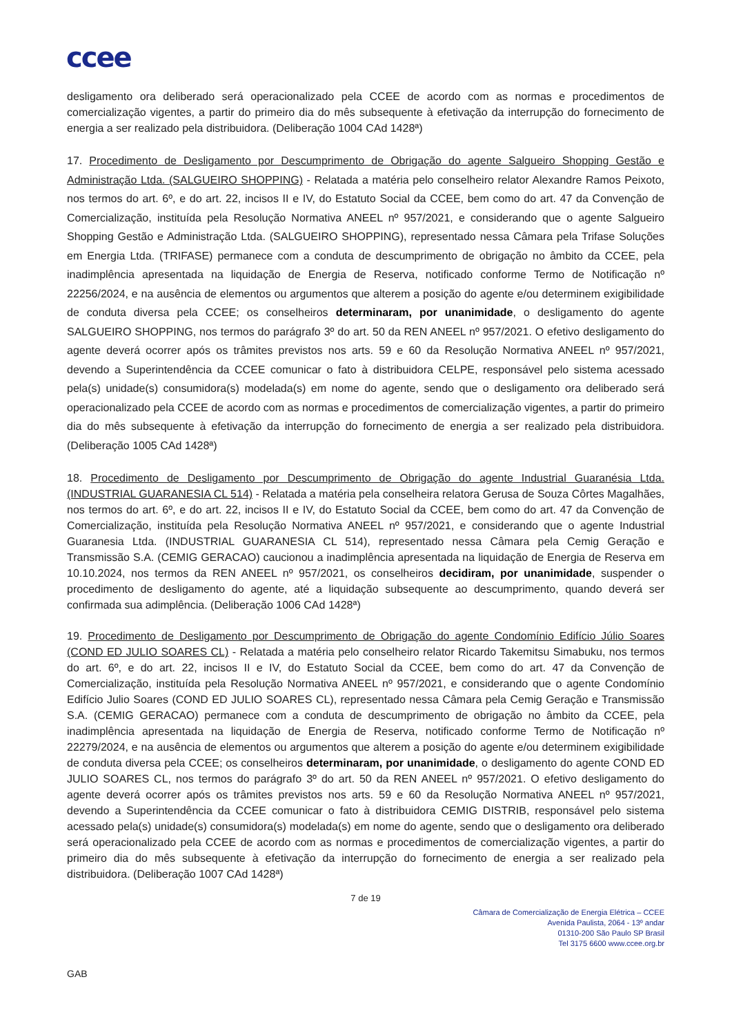ccee
desligamento ora deliberado será operacionalizado pela CCEE de acordo com as normas e procedimentos de comercialização vigentes, a partir do primeiro dia do mês subsequente à efetivação da interrupção do fornecimento de energia a ser realizado pela distribuidora. (Deliberação 1004 CAd 1428ª)
17. Procedimento de Desligamento por Descumprimento de Obrigação do agente Salgueiro Shopping Gestão e Administração Ltda. (SALGUEIRO SHOPPING) - Relatada a matéria pelo conselheiro relator Alexandre Ramos Peixoto, nos termos do art. 6º, e do art. 22, incisos II e IV, do Estatuto Social da CCEE, bem como do art. 47 da Convenção de Comercialização, instituída pela Resolução Normativa ANEEL nº 957/2021, e considerando que o agente Salgueiro Shopping Gestão e Administração Ltda. (SALGUEIRO SHOPPING), representado nessa Câmara pela Trifase Soluções em Energia Ltda. (TRIFASE) permanece com a conduta de descumprimento de obrigação no âmbito da CCEE, pela inadimplência apresentada na liquidação de Energia de Reserva, notificado conforme Termo de Notificação nº 22256/2024, e na ausência de elementos ou argumentos que alterem a posição do agente e/ou determinem exigibilidade de conduta diversa pela CCEE; os conselheiros determinaram, por unanimidade, o desligamento do agente SALGUEIRO SHOPPING, nos termos do parágrafo 3º do art. 50 da REN ANEEL nº 957/2021. O efetivo desligamento do agente deverá ocorrer após os trâmites previstos nos arts. 59 e 60 da Resolução Normativa ANEEL nº 957/2021, devendo a Superintendência da CCEE comunicar o fato à distribuidora CELPE, responsável pelo sistema acessado pela(s) unidade(s) consumidora(s) modelada(s) em nome do agente, sendo que o desligamento ora deliberado será operacionalizado pela CCEE de acordo com as normas e procedimentos de comercialização vigentes, a partir do primeiro dia do mês subsequente à efetivação da interrupção do fornecimento de energia a ser realizado pela distribuidora. (Deliberação 1005 CAd 1428ª)
18. Procedimento de Desligamento por Descumprimento de Obrigação do agente Industrial Guaranésia Ltda. (INDUSTRIAL GUARANESIA CL 514) - Relatada a matéria pela conselheira relatora Gerusa de Souza Côrtes Magalhães, nos termos do art. 6º, e do art. 22, incisos II e IV, do Estatuto Social da CCEE, bem como do art. 47 da Convenção de Comercialização, instituída pela Resolução Normativa ANEEL nº 957/2021, e considerando que o agente Industrial Guaranesia Ltda. (INDUSTRIAL GUARANESIA CL 514), representado nessa Câmara pela Cemig Geração e Transmissão S.A. (CEMIG GERACAO) caucionou a inadimplência apresentada na liquidação de Energia de Reserva em 10.10.2024, nos termos da REN ANEEL nº 957/2021, os conselheiros decidiram, por unanimidade, suspender o procedimento de desligamento do agente, até a liquidação subsequente ao descumprimento, quando deverá ser confirmada sua adimplência. (Deliberação 1006 CAd 1428ª)
19. Procedimento de Desligamento por Descumprimento de Obrigação do agente Condomínio Edifício Júlio Soares (COND ED JULIO SOARES CL) - Relatada a matéria pelo conselheiro relator Ricardo Takemitsu Simabuku, nos termos do art. 6º, e do art. 22, incisos II e IV, do Estatuto Social da CCEE, bem como do art. 47 da Convenção de Comercialização, instituída pela Resolução Normativa ANEEL nº 957/2021, e considerando que o agente Condomínio Edifício Julio Soares (COND ED JULIO SOARES CL), representado nessa Câmara pela Cemig Geração e Transmissão S.A. (CEMIG GERACAO) permanece com a conduta de descumprimento de obrigação no âmbito da CCEE, pela inadimplência apresentada na liquidação de Energia de Reserva, notificado conforme Termo de Notificação nº 22279/2024, e na ausência de elementos ou argumentos que alterem a posição do agente e/ou determinem exigibilidade de conduta diversa pela CCEE; os conselheiros determinaram, por unanimidade, o desligamento do agente COND ED JULIO SOARES CL, nos termos do parágrafo 3º do art. 50 da REN ANEEL nº 957/2021. O efetivo desligamento do agente deverá ocorrer após os trâmites previstos nos arts. 59 e 60 da Resolução Normativa ANEEL nº 957/2021, devendo a Superintendência da CCEE comunicar o fato à distribuidora CEMIG DISTRIB, responsável pelo sistema acessado pela(s) unidade(s) consumidora(s) modelada(s) em nome do agente, sendo que o desligamento ora deliberado será operacionalizado pela CCEE de acordo com as normas e procedimentos de comercialização vigentes, a partir do primeiro dia do mês subsequente à efetivação da interrupção do fornecimento de energia a ser realizado pela distribuidora. (Deliberação 1007 CAd 1428ª)
7 de 19
Câmara de Comercialização de Energia Elétrica – CCEE
Avenida Paulista, 2064 - 13º andar
01310-200 São Paulo SP Brasil
Tel 3175 6600 www.ccee.org.br
GAB